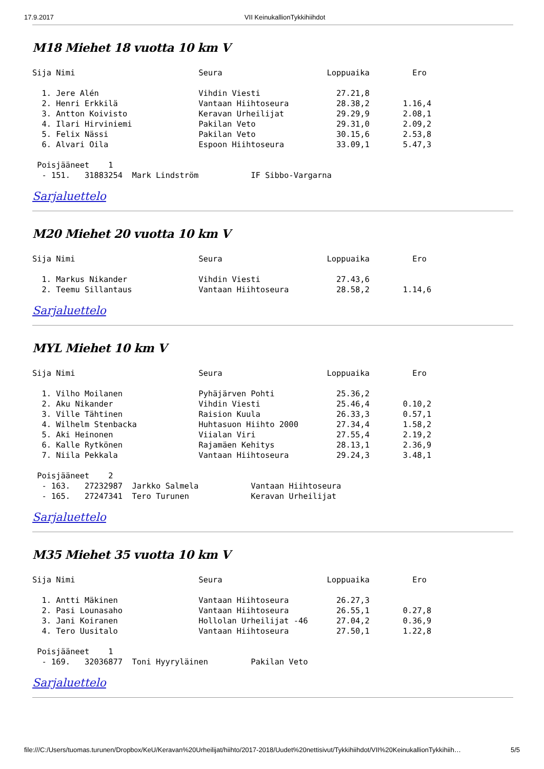17.9.2017 VII KeinukallionTykkihiihdot
M18 Miehet 18 vuotta 10 km V
Sija Nimi                          Seura                      Loppuaika         Ero

  1. Jere Alén                     Vihdin Viesti                27.21,8
  2. Henri Erkkilä                 Vantaan Hiihtoseura          28.38,2       1.16,4
  3. Antton Koivisto               Keravan Urheilijat           29.29,9       2.08,1
  4. Ilari Hirviniemi              Pakilan Veto                 29.31,0       2.09,2
  5. Felix Nässi                   Pakilan Veto                 30.15,6       2.53,8
  6. Alvari Oila                   Espoon Hiihtoseura           33.09,1       5.47,3

 Poisjääneet    1
  - 151.   31883254  Mark Lindström           IF Sibbo-Vargarna
Sarjaluettelo
M20 Miehet 20 vuotta 10 km V
Sija Nimi                          Seura                      Loppuaika         Ero

  1. Markus Nikander               Vihdin Viesti                27.43,6
  2. Teemu Sillantaus              Vantaan Hiihtoseura          28.58,2       1.14,6
Sarjaluettelo
MYL Miehet 10 km V
Sija Nimi                          Seura                      Loppuaika         Ero

  1. Vilho Moilanen                Pyhäjärven Pohti             25.36,2
  2. Aku Nikander                  Vihdin Viesti                25.46,4       0.10,2
  3. Ville Tähtinen                Raision Kuula                26.33,3       0.57,1
  4. Wilhelm Stenbacka             Huhtasuon Hiihto 2000        27.34,4       1.58,2
  5. Aki Heinonen                  Viialan Viri                 27.55,4       2.19,2
  6. Kalle Rytkönen                Rajamäen Kehitys             28.13,1       2.36,9
  7. Niila Pekkala                 Vantaan Hiihtoseura          29.24,3       3.48,1

 Poisjääneet    2
  - 163.   27232987  Jarkko Salmela           Vantaan Hiihtoseura
  - 165.   27247341  Tero Turunen             Keravan Urheilijat
Sarjaluettelo
M35 Miehet 35 vuotta 10 km V
Sija Nimi                          Seura                      Loppuaika         Ero

  1. Antti Mäkinen                 Vantaan Hiihtoseura          26.27,3
  2. Pasi Lounasaho                Vantaan Hiihtoseura          26.55,1       0.27,8
  3. Jani Koiranen                 Hollolan Urheilijat -46      27.04,2       0.36,9
  4. Tero Uusitalo                 Vantaan Hiihtoseura          27.50,1       1.22,8

 Poisjääneet    1
  - 169.   32036877  Toni Hyyryläinen         Pakilan Veto
Sarjaluettelo
file:///C:/Users/tuomas.turunen/Dropbox/KeU/Keravan%20Urheilijat/hiihto/2017-2018/Uudet%20nettisivut/Tykkihiihdot/VII%20KeinukallionTykkihiih… 5/5